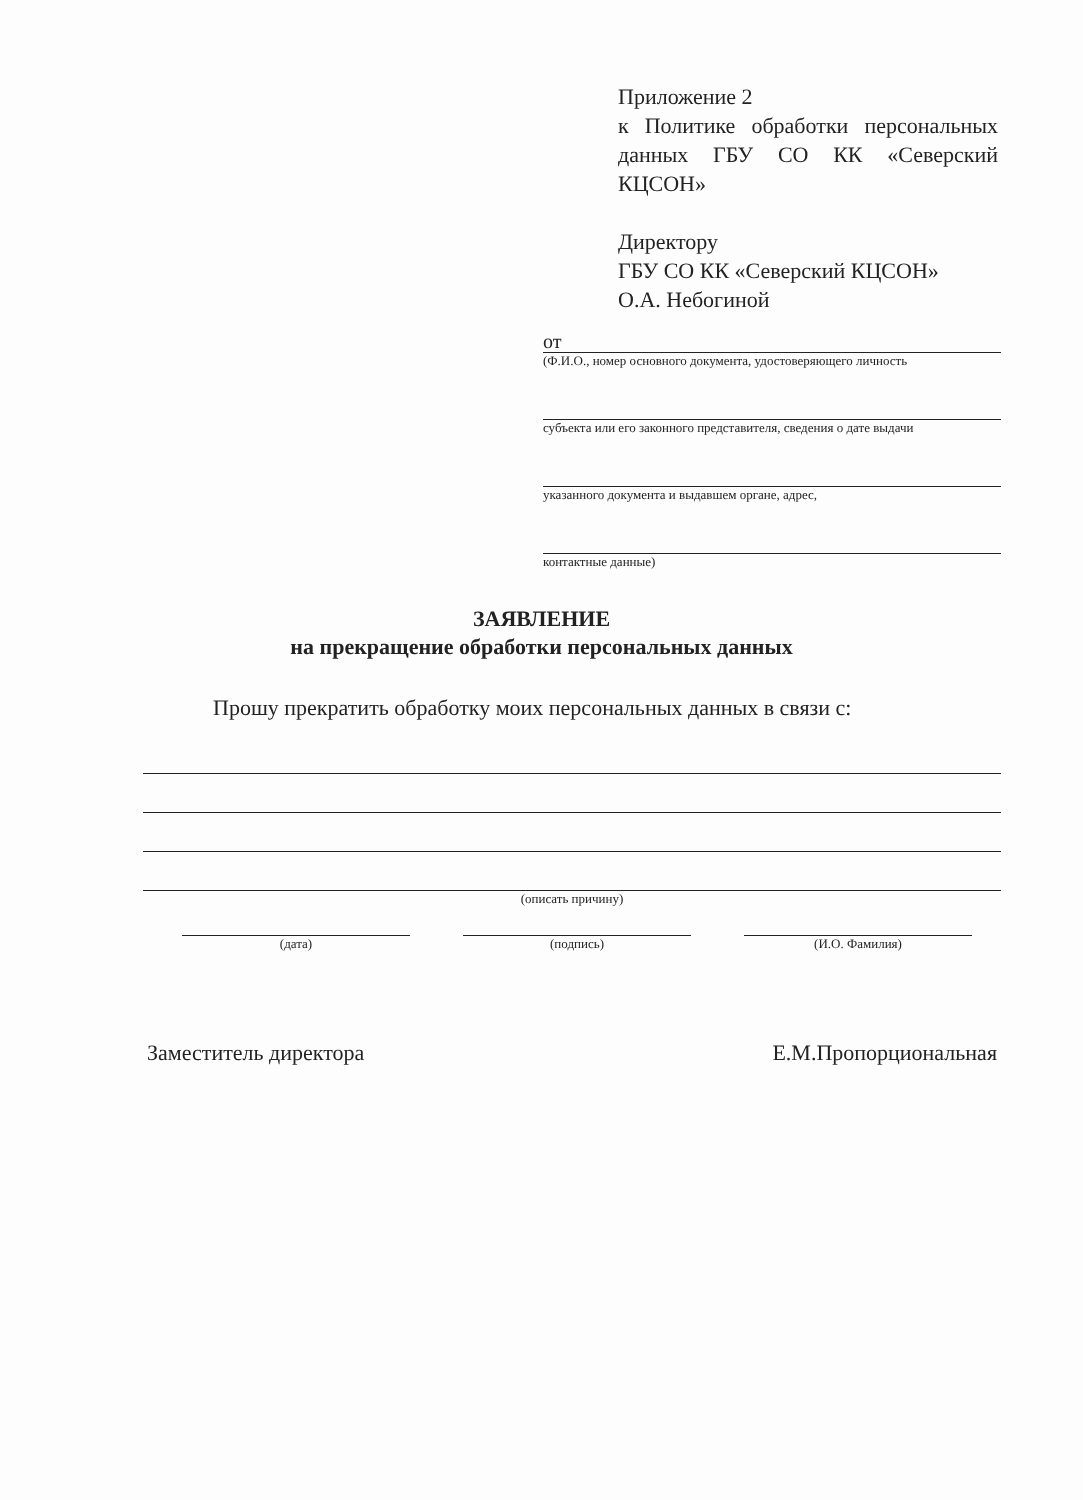Приложение 2
к Политике обработки персональных данных ГБУ СО КК «Северский КЦСОН»
Директору
ГБУ СО КК «Северский КЦСОН»
О.А. Небогиной
от
(Ф.И.О., номер основного документа, удостоверяющего личность
субъекта или его законного представителя, сведения о дате выдачи
указанного документа и выдавшем органе, адрес,
контактные данные)
ЗАЯВЛЕНИЕ
на прекращение обработки персональных данных
Прошу прекратить обработку моих персональных данных в связи с:
(описать причину)
(дата) (подпись) (И.О. Фамилия)
Заместитель директора Е.М.Пропорциональная